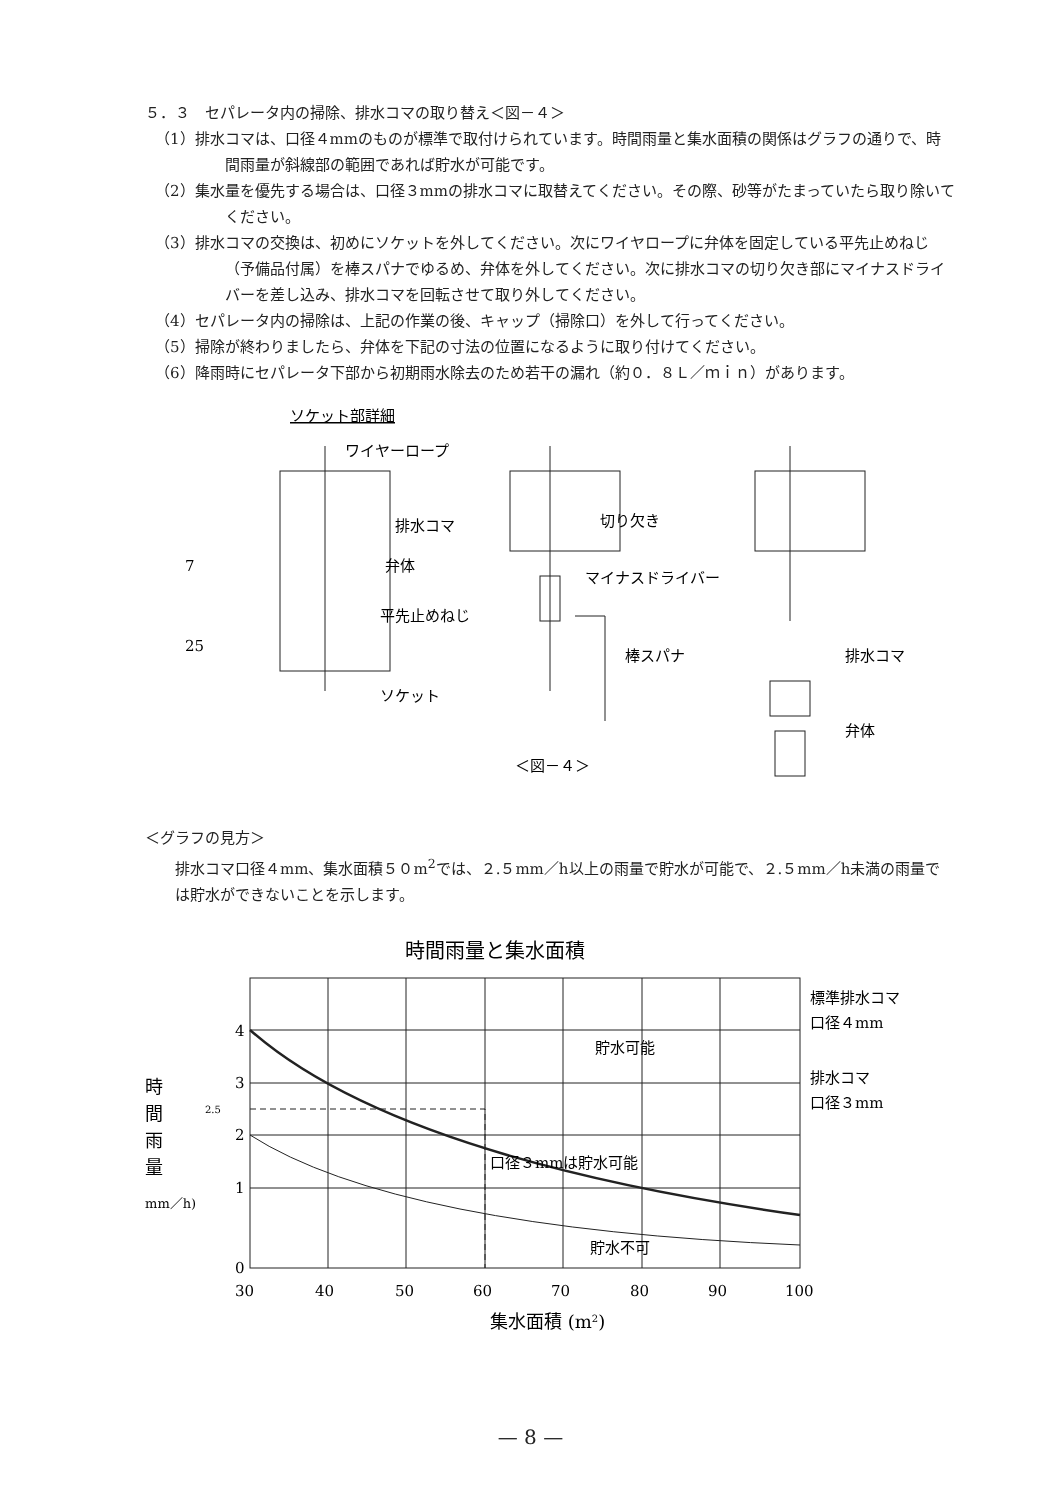５．３　セパレータ内の掃除、排水コマの取り替え＜図－４＞
（1）排水コマは、口径４mmのものが標準で取付けられています。時間雨量と集水面積の関係はグラフの通りで、時間雨量が斜線部の範囲であれば貯水が可能です。
（2）集水量を優先する場合は、口径３mmの排水コマに取替えてください。その際、砂等がたまっていたら取り除いてください。
（3）排水コマの交換は、初めにソケットを外してください。次にワイヤロープに弁体を固定している平先止めねじ（予備品付属）を棒スパナでゆるめ、弁体を外してください。次に排水コマの切り欠き部にマイナスドライバーを差し込み、排水コマを回転させて取り外してください。
（4）セパレータ内の掃除は、上記の作業の後、キャップ（掃除口）を外して行ってください。
（5）掃除が終わりましたら、弁体を下記の寸法の位置になるように取り付けてください。
（6）降雨時にセパレータ下部から初期雨水除去のため若干の漏れ（約０．８Ｌ／ｍｉｎ）があります。
ソケット部詳細
ワイヤーロープ
排水コマ
弁体
平先止めねじ
ソケット
7
25
切り欠き
マイナスドライバー
棒スパナ
排水コマ
弁体
＜図－４＞
＜グラフの見方＞
排水コマ口径４mm、集水面積５０m<sup>2</sup>では、２.５mm／h以上の雨量で貯水が可能で、２.５mm／h未満の雨量では貯水ができないことを示します。
時間雨量と集水面積
4
3
2.5
2
1
0
時
間
雨
量
(mm／h)
貯水可能
口径３mmは貯水可能
貯水不可
標準排水コマ
口径４mm
排水コマ
口径３mm
30
40
50
60
70
80
90
100
集水面積 (m2)
— 8 —